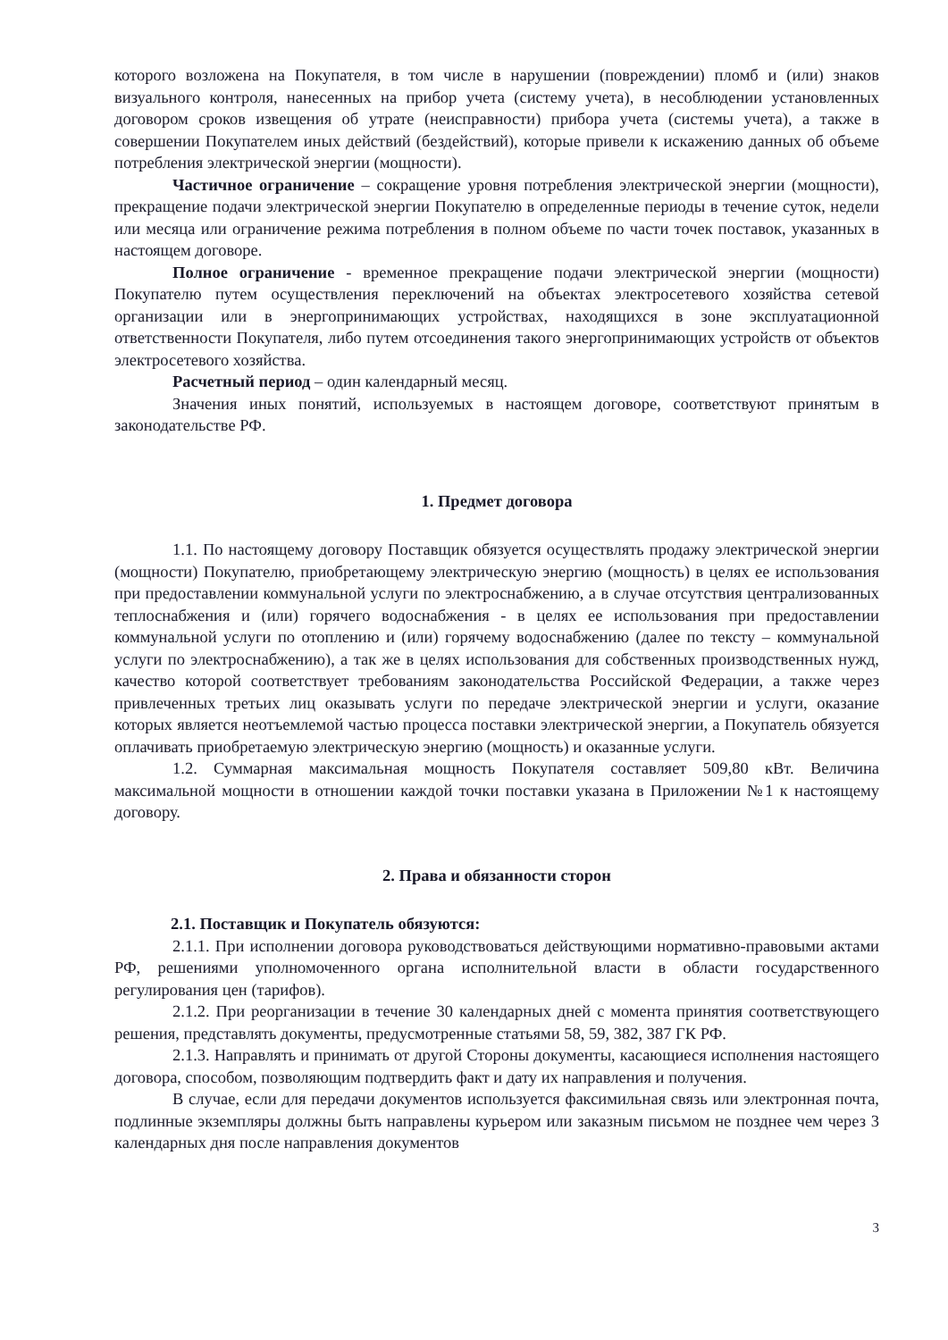которого возложена на Покупателя, в том числе в нарушении (повреждении) пломб и (или) знаков визуального контроля, нанесенных на прибор учета (систему учета), в несоблюдении установленных договором сроков извещения об утрате (неисправности) прибора учета (системы учета), а также в совершении Покупателем иных действий (бездействий), которые привели к искажению данных об объеме потребления электрической энергии (мощности).
Частичное ограничение – сокращение уровня потребления электрической энергии (мощности), прекращение подачи электрической энергии Покупателю в определенные периоды в течение суток, недели или месяца или ограничение режима потребления в полном объеме по части точек поставок, указанных в настоящем договоре.
Полное ограничение - временное прекращение подачи электрической энергии (мощности) Покупателю путем осуществления переключений на объектах электросетевого хозяйства сетевой организации или в энергопринимающих устройствах, находящихся в зоне эксплуатационной ответственности Покупателя, либо путем отсоединения такого энергопринимающих устройств от объектов электросетевого хозяйства.
Расчетный период – один календарный месяц.
Значения иных понятий, используемых в настоящем договоре, соответствуют принятым в законодательстве РФ.
1. Предмет договора
1.1. По настоящему договору Поставщик обязуется осуществлять продажу электрической энергии (мощности) Покупателю, приобретающему электрическую энергию (мощность) в целях ее использования при предоставлении коммунальной услуги по электроснабжению, а в случае отсутствия централизованных теплоснабжения и (или) горячего водоснабжения - в целях ее использования при предоставлении коммунальной услуги по отоплению и (или) горячему водоснабжению (далее по тексту – коммунальной услуги по электроснабжению), а так же в целях использования для собственных производственных нужд, качество которой соответствует требованиям законодательства Российской Федерации, а также через привлеченных третьих лиц оказывать услуги по передаче электрической энергии и услуги, оказание которых является неотъемлемой частью процесса поставки электрической энергии, а Покупатель обязуется оплачивать приобретаемую электрическую энергию (мощность) и оказанные услуги.
1.2. Суммарная максимальная мощность Покупателя составляет 509,80 кВт. Величина максимальной мощности в отношении каждой точки поставки указана в Приложении №1 к настоящему договору.
2. Права и обязанности сторон
2.1. Поставщик и Покупатель обязуются:
2.1.1. При исполнении договора руководствоваться действующими нормативно-правовыми актами РФ, решениями уполномоченного органа исполнительной власти в области государственного регулирования цен (тарифов).
2.1.2. При реорганизации в течение 30 календарных дней с момента принятия соответствующего решения, представлять документы, предусмотренные статьями 58, 59, 382, 387 ГК РФ.
2.1.3. Направлять и принимать от другой Стороны документы, касающиеся исполнения настоящего договора, способом, позволяющим подтвердить факт и дату их направления и получения.
В случае, если для передачи документов используется факсимильная связь или электронная почта, подлинные экземпляры должны быть направлены курьером или заказным письмом не позднее чем через 3 календарных дня после направления документов
3